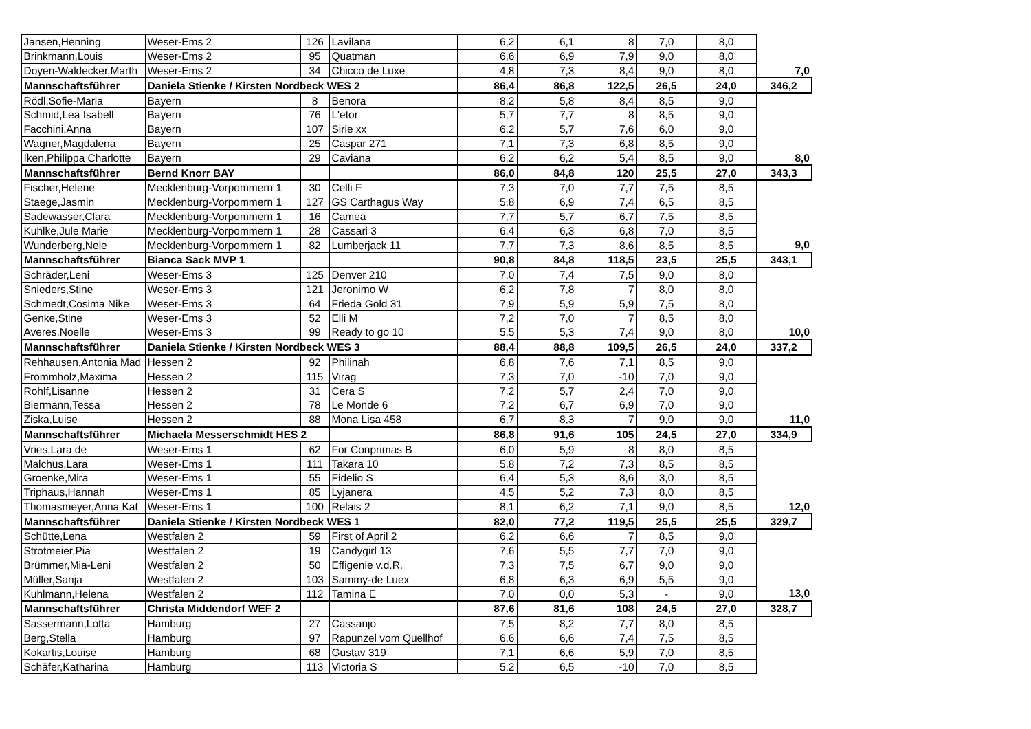| Jansen,Henning | Weser-Ems 2 | 126 | Lavilana | 6,2 | 6,1 | 8 | 7,0 | 8,0 | |
| Brinkmann,Louis | Weser-Ems 2 | 95 | Quatman | 6,6 | 6,9 | 7,9 | 9,0 | 8,0 | |
| Doyen-Waldecker,Marth | Weser-Ems 2 | 34 | Chicco de Luxe | 4,8 | 7,3 | 8,4 | 9,0 | 8,0 | 7,0 |
| Mannschaftsführer | Daniela Stienke / Kirsten Nordbeck WES 2 | | | 86,4 | 86,8 | 122,5 | 26,5 | 24,0 | 346,2 |
| Rödl,Sofie-Maria | Bayern | 8 | Benora | 8,2 | 5,8 | 8,4 | 8,5 | 9,0 | |
| Schmid,Lea Isabell | Bayern | 76 | L'etor | 5,7 | 7,7 | 8 | 8,5 | 9,0 | |
| Facchini,Anna | Bayern | 107 | Sirie xx | 6,2 | 5,7 | 7,6 | 6,0 | 9,0 | |
| Wagner,Magdalena | Bayern | 25 | Caspar 271 | 7,1 | 7,3 | 6,8 | 8,5 | 9,0 | |
| Iken,Philippa Charlotte | Bayern | 29 | Caviana | 6,2 | 6,2 | 5,4 | 8,5 | 9,0 | 8,0 |
| Mannschaftsführer | Bernd Knorr BAY | | | 86,0 | 84,8 | 120 | 25,5 | 27,0 | 343,3 |
| Fischer,Helene | Mecklenburg-Vorpommern 1 | 30 | Celli F | 7,3 | 7,0 | 7,7 | 7,5 | 8,5 | |
| Staege,Jasmin | Mecklenburg-Vorpommern 1 | 127 | GS Carthagus Way | 5,8 | 6,9 | 7,4 | 6,5 | 8,5 | |
| Sadewasser,Clara | Mecklenburg-Vorpommern 1 | 16 | Camea | 7,7 | 5,7 | 6,7 | 7,5 | 8,5 | |
| Kuhlke,Jule Marie | Mecklenburg-Vorpommern 1 | 28 | Cassari 3 | 6,4 | 6,3 | 6,8 | 7,0 | 8,5 | |
| Wunderberg,Nele | Mecklenburg-Vorpommern 1 | 82 | Lumberjack 11 | 7,7 | 7,3 | 8,6 | 8,5 | 8,5 | 9,0 |
| Mannschaftsführer | Bianca Sack MVP 1 | | | 90,8 | 84,8 | 118,5 | 23,5 | 25,5 | 343,1 |
| Schräder,Leni | Weser-Ems 3 | 125 | Denver 210 | 7,0 | 7,4 | 7,5 | 9,0 | 8,0 | |
| Snieders,Stine | Weser-Ems 3 | 121 | Jeronimo W | 6,2 | 7,8 | 7 | 8,0 | 8,0 | |
| Schmedt,Cosima Nike | Weser-Ems 3 | 64 | Frieda Gold 31 | 7,9 | 5,9 | 5,9 | 7,5 | 8,0 | |
| Genke,Stine | Weser-Ems 3 | 52 | Elli M | 7,2 | 7,0 | 7 | 8,5 | 8,0 | |
| Averes,Noelle | Weser-Ems 3 | 99 | Ready to go 10 | 5,5 | 5,3 | 7,4 | 9,0 | 8,0 | 10,0 |
| Mannschaftsführer | Daniela Stienke / Kirsten Nordbeck WES 3 | | | 88,4 | 88,8 | 109,5 | 26,5 | 24,0 | 337,2 |
| Rehhausen,Antonia Mad | Hessen 2 | 92 | Philinah | 6,8 | 7,6 | 7,1 | 8,5 | 9,0 | |
| Frommholz,Maxima | Hessen 2 | 115 | Virag | 7,3 | 7,0 | -10 | 7,0 | 9,0 | |
| Rohlf,Lisanne | Hessen 2 | 31 | Cera S | 7,2 | 5,7 | 2,4 | 7,0 | 9,0 | |
| Biermann,Tessa | Hessen 2 | 78 | Le Monde 6 | 7,2 | 6,7 | 6,9 | 7,0 | 9,0 | |
| Ziska,Luise | Hessen 2 | 88 | Mona Lisa 458 | 6,7 | 8,3 | 7 | 9,0 | 9,0 | 11,0 |
| Mannschaftsführer | Michaela Messerschmidt HES 2 | | | 86,8 | 91,6 | 105 | 24,5 | 27,0 | 334,9 |
| Vries,Lara de | Weser-Ems 1 | 62 | For Conprimas B | 6,0 | 5,9 | 8 | 8,0 | 8,5 | |
| Malchus,Lara | Weser-Ems 1 | 111 | Takara 10 | 5,8 | 7,2 | 7,3 | 8,5 | 8,5 | |
| Groenke,Mira | Weser-Ems 1 | 55 | Fidelio S | 6,4 | 5,3 | 8,6 | 3,0 | 8,5 | |
| Triphaus,Hannah | Weser-Ems 1 | 85 | Lyjanera | 4,5 | 5,2 | 7,3 | 8,0 | 8,5 | |
| Thomasmeyer,Anna Kat | Weser-Ems 1 | 100 | Relais 2 | 8,1 | 6,2 | 7,1 | 9,0 | 8,5 | 12,0 |
| Mannschaftsführer | Daniela Stienke / Kirsten Nordbeck WES 1 | | | 82,0 | 77,2 | 119,5 | 25,5 | 25,5 | 329,7 |
| Schütte,Lena | Westfalen 2 | 59 | First of April 2 | 6,2 | 6,6 | 7 | 8,5 | 9,0 | |
| Strotmeier,Pia | Westfalen 2 | 19 | Candygirl 13 | 7,6 | 5,5 | 7,7 | 7,0 | 9,0 | |
| Brümmer,Mia-Leni | Westfalen 2 | 50 | Effigenie v.d.R. | 7,3 | 7,5 | 6,7 | 9,0 | 9,0 | |
| Müller,Sanja | Westfalen 2 | 103 | Sammy-de Luex | 6,8 | 6,3 | 6,9 | 5,5 | 9,0 | |
| Kuhlmann,Helena | Westfalen 2 | 112 | Tamina E | 7,0 | 0,0 | 5,3 | - | 9,0 | 13,0 |
| Mannschaftsführer | Christa Middendorf WEF 2 | | | 87,6 | 81,6 | 108 | 24,5 | 27,0 | 328,7 |
| Sassermann,Lotta | Hamburg | 27 | Cassanjo | 7,5 | 8,2 | 7,7 | 8,0 | 8,5 | |
| Berg,Stella | Hamburg | 97 | Rapunzel vom Quellhof | 6,6 | 6,6 | 7,4 | 7,5 | 8,5 | |
| Kokartis,Louise | Hamburg | 68 | Gustav 319 | 7,1 | 6,6 | 5,9 | 7,0 | 8,5 | |
| Schäfer,Katharina | Hamburg | 113 | Victoria S | 5,2 | 6,5 | -10 | 7,0 | 8,5 | |